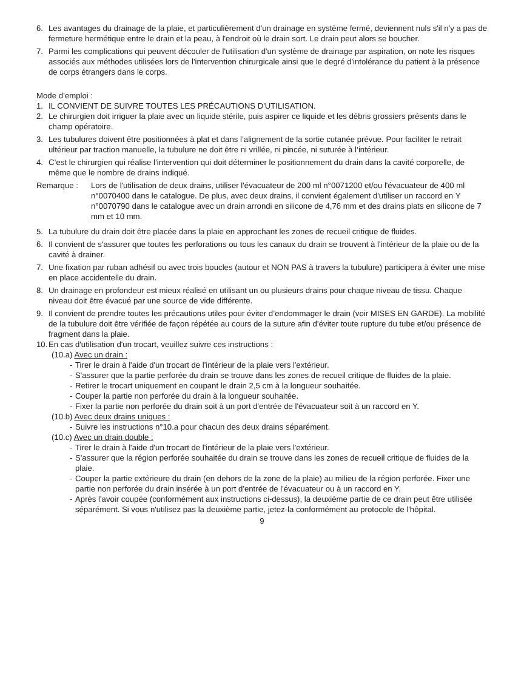6. Les avantages du drainage de la plaie, et particulièrement d'un drainage en système fermé, deviennent nuls s'il n'y a pas de fermeture hermétique entre le drain et la peau, à l'endroit où le drain sort. Le drain peut alors se boucher.
7. Parmi les complications qui peuvent découler de l'utilisation d'un système de drainage par aspiration, on note les risques associés aux méthodes utilisées lors de l'intervention chirurgicale ainsi que le degré d'intolérance du patient à la présence de corps étrangers dans le corps.
Mode d’emploi :
1. IL CONVIENT DE SUIVRE TOUTES LES PRÉCAUTIONS D'UTILISATION.
2. Le chirurgien doit irriguer la plaie avec un liquide stérile, puis aspirer ce liquide et les débris grossiers présents dans le champ opératoire.
3. Les tubulures doivent être positionnées à plat et dans l’alignement de la sortie cutanée prévue. Pour faciliter le retrait ultérieur par traction manuelle, la tubulure ne doit être ni vrillée, ni pincée, ni suturée à l’intérieur.
4. C’est le chirurgien qui réalise l’intervention qui doit déterminer le positionnement du drain dans la cavité corporelle, de même que le nombre de drains indiqué.
Remarque : Lors de l'utilisation de deux drains, utiliser l'évacuateur de 200 ml n°0071200 et/ou l'évacuateur de 400 ml n°0070400 dans le catalogue. De plus, avec deux drains, il convient également d'utiliser un raccord en Y n°0070790 dans le catalogue avec un drain arrondi en silicone de 4,76 mm et des drains plats en silicone de 7 mm et 10 mm.
5. La tubulure du drain doit être placée dans la plaie en approchant les zones de recueil critique de fluides.
6. Il convient de s'assurer que toutes les perforations ou tous les canaux du drain se trouvent à l'intérieur de la plaie ou de la cavité à drainer.
7. Une fixation par ruban adhésif ou avec trois boucles (autour et NON PAS à travers la tubulure) participera à éviter une mise en place accidentelle du drain.
8. Un drainage en profondeur est mieux réalisé en utilisant un ou plusieurs drains pour chaque niveau de tissu. Chaque niveau doit être évacué par une source de vide différente.
9. Il convient de prendre toutes les précautions utiles pour éviter d’endommager le drain (voir MISES EN GARDE). La mobilité de la tubulure doit être vérifiée de façon répétée au cours de la suture afin d’éviter toute rupture du tube et/ou présence de fragment dans la plaie.
10.
En cas d'utilisation d'un trocart, veuillez suivre ces instructions :
(10.a) Avec un drain :
- Tirer le drain à l'aide d'un trocart de l'intérieur de la plaie vers l'extérieur.
- S'assurer que la partie perforée du drain se trouve dans les zones de recueil critique de fluides de la plaie.
- Retirer le trocart uniquement en coupant le drain 2,5 cm à la longueur souhaitée.
- Couper la partie non perforée du drain à la longueur souhaitée.
- Fixer la partie non perforée du drain soit à un port d'entrée de l'évacuateur soit à un raccord en Y.
(10.b) Avec deux drains uniques :
- Suivre les instructions n°10.a pour chacun des deux drains séparément.
(10.c) Avec un drain double :
- Tirer le drain à l'aide d'un trocart de l'intérieur de la plaie vers l'extérieur.
- S'assurer que la région perforée souhaitée du drain se trouve dans les zones de recueil critique de fluides de la plaie.
- Couper la partie extérieure du drain (en dehors de la zone de la plaie) au milieu de la région perforée. Fixer une partie non perforée du drain insérée à un port d'entrée de l'évacuateur ou à un raccord en Y.
- Après l'avoir coupée (conformément aux instructions ci-dessus), la deuxième partie de ce drain peut être utilisée séparément. Si vous n'utilisez pas la deuxième partie, jetez-la conformément au protocole de l'hôpital.
9